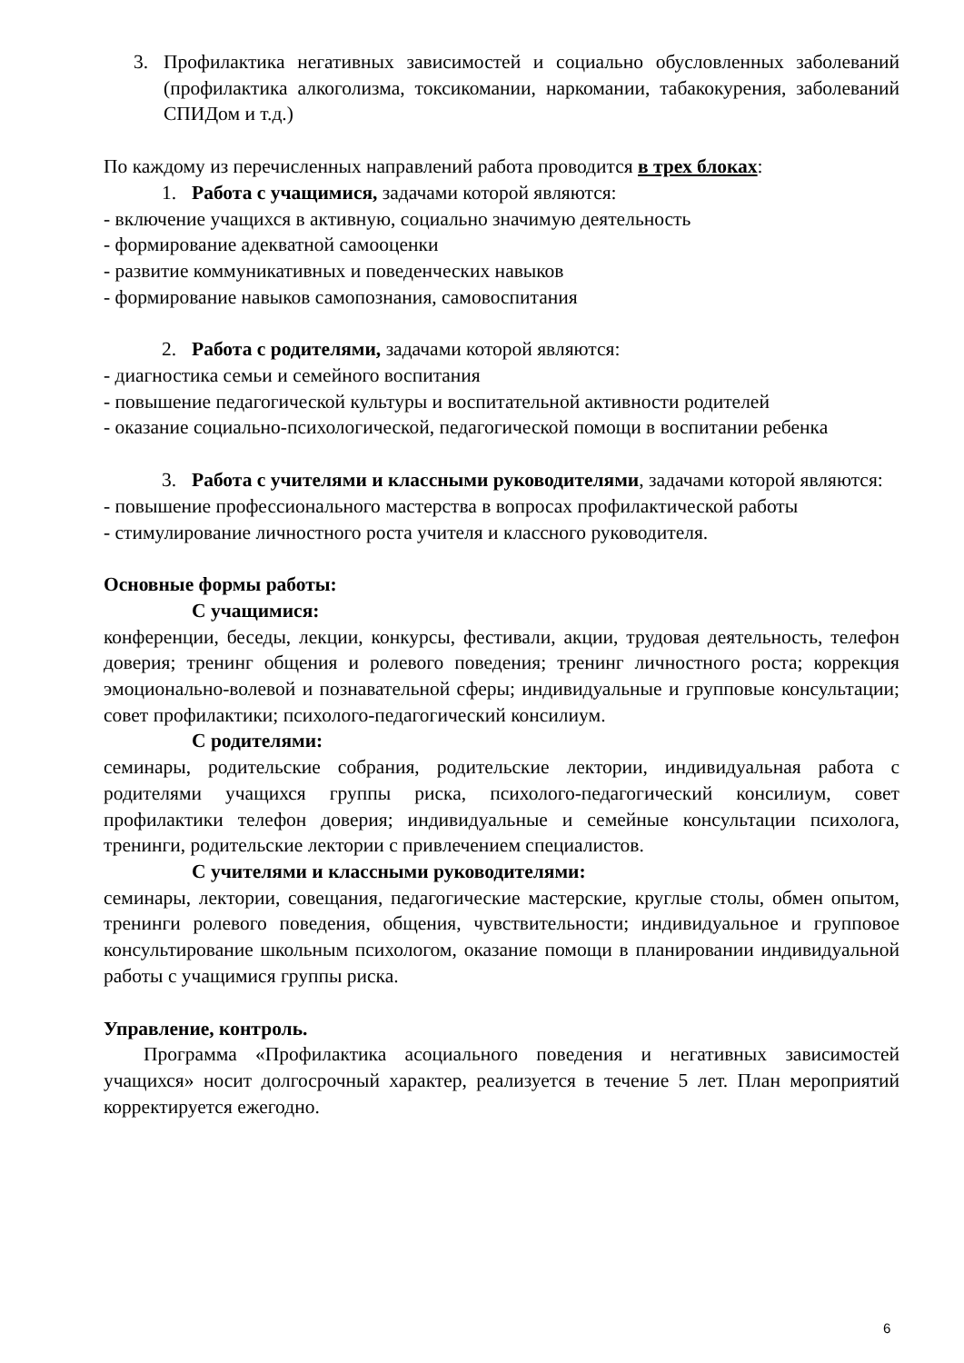3. Профилактика негативных зависимостей и социально обусловленных заболеваний (профилактика алкоголизма, токсикомании, наркомании, табакокурения, заболеваний СПИДом и т.д.)
По каждому из перечисленных направлений работа проводится в трех блоках:
1. Работа с учащимися, задачами которой являются:
- включение учащихся в активную, социально значимую деятельность
- формирование адекватной самооценки
- развитие коммуникативных и поведенческих навыков
- формирование навыков самопознания, самовоспитания
2. Работа с родителями, задачами которой являются:
- диагностика семьи и семейного воспитания
- повышение педагогической культуры и воспитательной активности родителей
- оказание социально-психологической, педагогической помощи в воспитании ребенка
3. Работа с учителями и классными руководителями, задачами которой являются:
- повышение профессионального мастерства в вопросах профилактической работы
- стимулирование личностного роста учителя и классного руководителя.
Основные формы работы:
С учащимися:
конференции, беседы, лекции, конкурсы, фестивали, акции, трудовая деятельность, телефон доверия; тренинг общения и ролевого поведения; тренинг личностного роста; коррекция эмоционально-волевой и познавательной сферы; индивидуальные и групповые консультации; совет профилактики; психолого-педагогический консилиум.
С родителями:
семинары, родительские собрания, родительские лектории, индивидуальная работа с родителями учащихся группы риска, психолого-педагогический консилиум, совет профилактики телефон доверия; индивидуальные и семейные консультации психолога, тренинги, родительские лектории с привлечением специалистов.
С учителями и классными руководителями:
семинары, лектории, совещания, педагогические мастерские, круглые столы, обмен опытом, тренинги ролевого поведения, общения, чувствительности; индивидуальное и групповое консультирование школьным психологом, оказание помощи в планировании индивидуальной работы с учащимися группы риска.
Управление, контроль.
Программа «Профилактика асоциального поведения и негативных зависимостей учащихся» носит долгосрочный характер, реализуется в течение 5 лет. План мероприятий корректируется ежегодно.
6